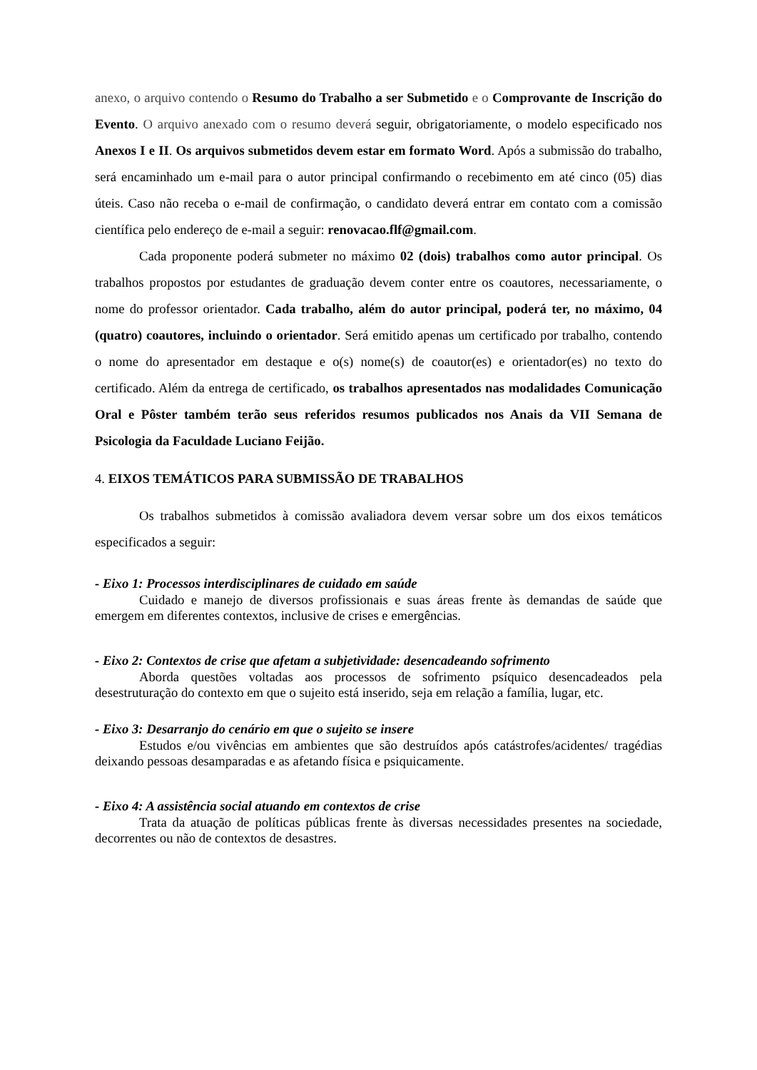anexo, o arquivo contendo o Resumo do Trabalho a ser Submetido e o Comprovante de Inscrição do Evento. O arquivo anexado com o resumo deverá seguir, obrigatoriamente, o modelo especificado nos Anexos I e II. Os arquivos submetidos devem estar em formato Word. Após a submissão do trabalho, será encaminhado um e-mail para o autor principal confirmando o recebimento em até cinco (05) dias úteis. Caso não receba o e-mail de confirmação, o candidato deverá entrar em contato com a comissão científica pelo endereço de e-mail a seguir: renovacao.flf@gmail.com.
Cada proponente poderá submeter no máximo 02 (dois) trabalhos como autor principal. Os trabalhos propostos por estudantes de graduação devem conter entre os coautores, necessariamente, o nome do professor orientador. Cada trabalho, além do autor principal, poderá ter, no máximo, 04 (quatro) coautores, incluindo o orientador. Será emitido apenas um certificado por trabalho, contendo o nome do apresentador em destaque e o(s) nome(s) de coautor(es) e orientador(es) no texto do certificado. Além da entrega de certificado, os trabalhos apresentados nas modalidades Comunicação Oral e Pôster também terão seus referidos resumos publicados nos Anais da VII Semana de Psicologia da Faculdade Luciano Feijão.
4. EIXOS TEMÁTICOS PARA SUBMISSÃO DE TRABALHOS
Os trabalhos submetidos à comissão avaliadora devem versar sobre um dos eixos temáticos especificados a seguir:
- Eixo 1: Processos interdisciplinares de cuidado em saúde
Cuidado e manejo de diversos profissionais e suas áreas frente às demandas de saúde que emergem em diferentes contextos, inclusive de crises e emergências.
- Eixo 2: Contextos de crise que afetam a subjetividade: desencadeando sofrimento
Aborda questões voltadas aos processos de sofrimento psíquico desencadeados pela desestruturação do contexto em que o sujeito está inserido, seja em relação a família, lugar, etc.
- Eixo 3: Desarranjo do cenário em que o sujeito se insere
Estudos e/ou vivências em ambientes que são destruídos após catástrofes/acidentes/ tragédias deixando pessoas desamparadas e as afetando física e psiquicamente.
- Eixo 4: A assistência social atuando em contextos de crise
Trata da atuação de políticas públicas frente às diversas necessidades presentes na sociedade, decorrentes ou não de contextos de desastres.